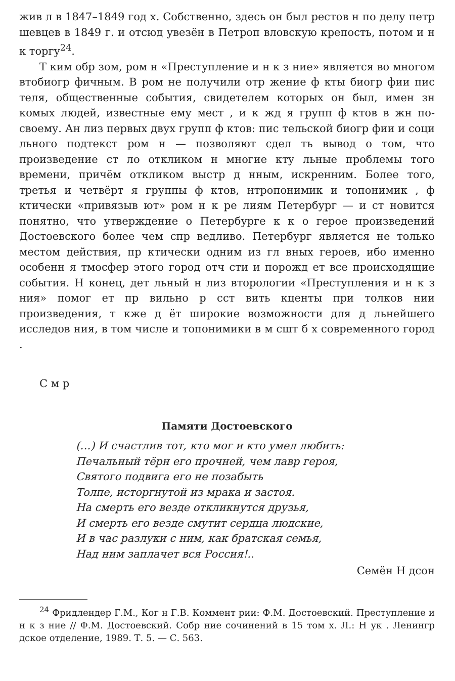жив л в 1847–1849 год х. Собственно, здесь он был рестов н по делу петр шевцев в 1849 г. и отсюд увезён в Петроп вловскую крепость, потом и н к торгу<sup>24</sup>.
Т ким обр зом, ром н «Преступление и н к з ние» является во многом втобиогр фичным. В ром не получили отр жение ф кты биогр фии пис теля, общественные события, свидетелем которых он был, имен зн комых людей, известные ему мест , и к жд я групп ф ктов в жн по-своему. Ан лиз первых двух групп ф ктов: пис тельской биогр фии и соци льного подтекст ром н — позволяют сдел ть вывод о том, что произведение ст ло откликом н многие кту льные проблемы того времени, причём откликом выстр д нным, искренним. Более того, третья и четвёрт я группы ф ктов, нтропонимик и топонимик , ф ктически «привязыв ют» ром н к ре лиям Петербург — и ст новится понятно, что утверждение о Петербурге к к о герое произведений Достоевского более чем спр ведливо. Петербург является не только местом действия, пр ктически одним из гл вных героев, ибо именно особенн я тмосфер этого город отч сти и порожд ет все происходящие события. Н конец, дет льный н лиз вторологии «Преступления и н к з ния» помог ет пр вильно р сст вить кценты при толков нии произведения, т кже д ёт широкие возможности для д льнейшего исследов ния, в том числе и топонимики в м сшт б х современного город .
С м р
Памяти Достоевского
(…) И счастлив тот, кто мог и кто умел любить:
Печальный тёрн его прочней, чем лавр героя,
Святого подвига его не позабыть
Толпе, исторгнутой из мрака и застоя.
На смерть его везде откликнутся друзья,
И смерть его везде смутит сердца людские,
И в час разлуки с ним, как братская семья,
Над ним заплачет вся Россия!..
Семён Н дсон
<sup>24</sup> Фридлендер Г.М., Ког н Г.В. Коммент рии: Ф.М. Достоевский. Преступление и н к з ние // Ф.М. Достоевский. Собр ние сочинений в 15 том х. Л.: Н ук . Ленингр дское отделение, 1989. Т. 5. — С. 563.